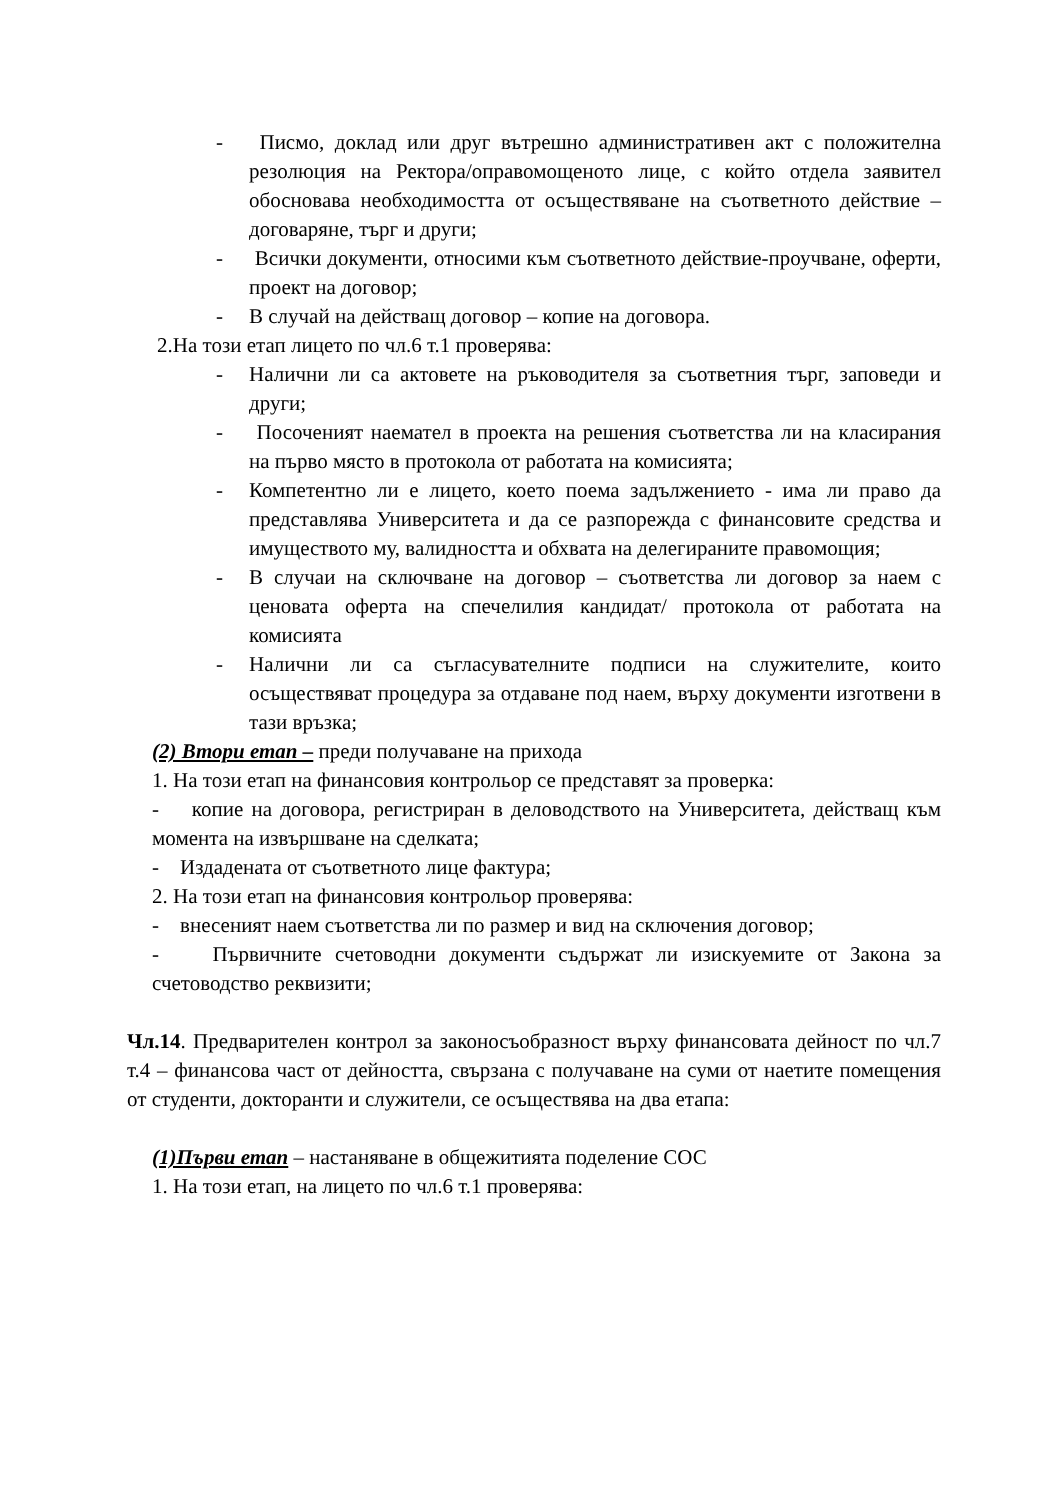- Писмо, доклад или друг вътрешно административен акт с положителна резолюция на Ректора/оправомощеното лице, с който отдела заявител обосновава необходимостта от осъществяване на съответното действие – договаряне, търг и други;
- Всички документи, относими към съответното действие-проучване, оферти, проект на договор;
- В случай на действащ договор – копие на договора.
2.На този етап лицето по чл.6 т.1 проверява:
- Налични ли са актовете на ръководителя за съответния търг, заповеди и други;
- Посоченият наемател в проекта на решения съответства ли на класирания на първо място в протокола от работата на комисията;
- Компетентно ли е лицето, което поема задължението - има ли право да представлява Университета и да се разпорежда с финансовите средства и имуществото му, валидността и обхвата на делегираните правомощия;
- В случаи на сключване на договор – съответства ли договор за наем с ценовата оферта на спечелилия кандидат/ протокола от работата на комисията
- Налични ли са съгласувателните подписи на служителите, които осъществяват процедура за отдаване под наем, върху документи изготвени в тази връзка;
(2) Втори етап – преди получаване на прихода
1. На този етап на финансовия контрольор се представят за проверка:
- копие на договора, регистриран в деловодството на Университета, действащ към момента на извършване на сделката;
- Издадената от съответното лице фактура;
2. На този етап на финансовия контрольор проверява:
- внесеният наем съответства ли по размер и вид на сключения договор;
- Първичните счетоводни документи съдържат ли изискуемите от Закона за счетоводство реквизити;
Чл.14. Предварителен контрол за законосъобразност върху финансовата дейност по чл.7 т.4 – финансова част от дейността, свързана с получаване на суми от наетите помещения от студенти, докторанти и служители, се осъществява на два етапа:
(1)Първи етап – настаняване в общежитията поделение СОС
1. На този етап, на лицето по чл.6 т.1 проверява: